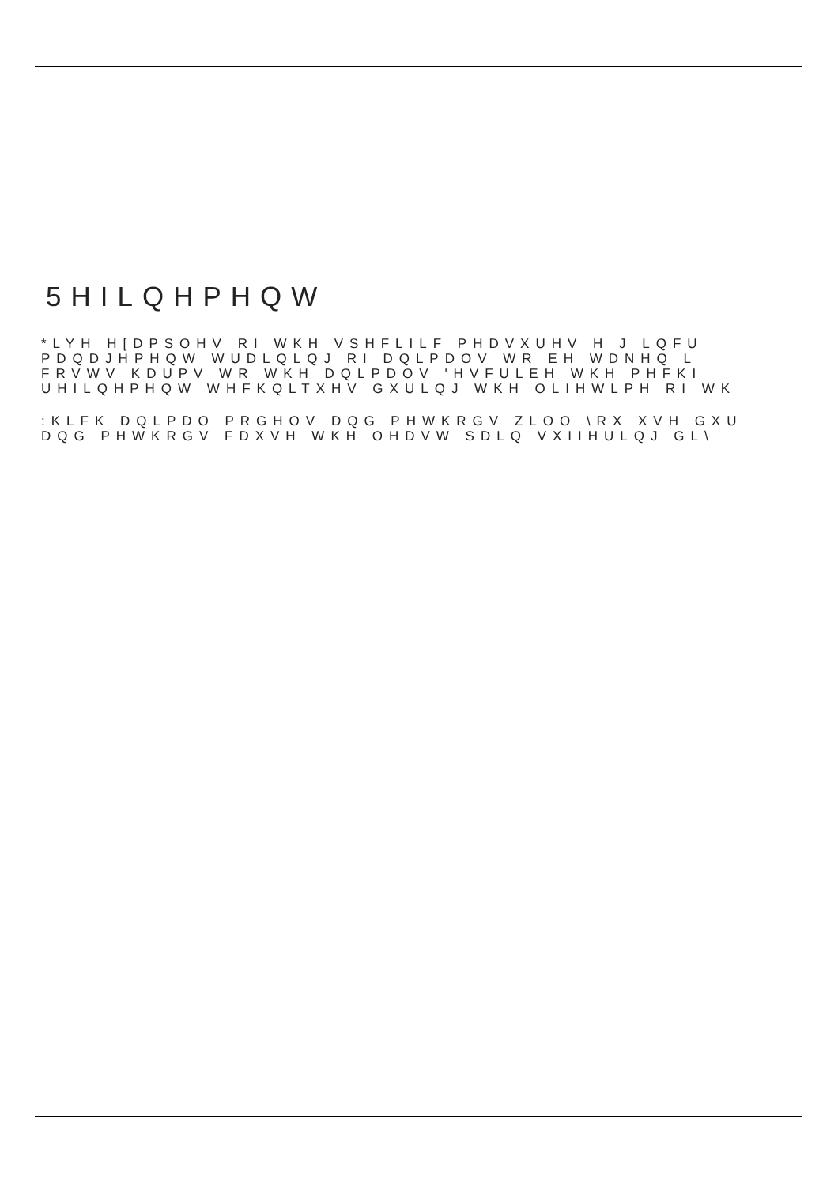5HILQHPHQW
*LYH H[DPSOHV RI WKH VSHFLILF PHDVXUHV H J LQFU
PDQDJHPHQW WUDLQLQJ RI DQLPDOV WR EH WDNHQ L
FRVWV KDUPV WR WKH DQLPDOV 'HVFULEH WKH PHFKI
UHILQHPHQW WHFKQLTXHV GXULQJ WKH OLIHWLPH RI WK
:KLFK DQLPDO PRGHOV DQG PHWKRGV ZLOO \RX XVH GXU
DQG PHWKRGV FDXVH WKH OHDVW SDLQ VXIIHULQJ GL\